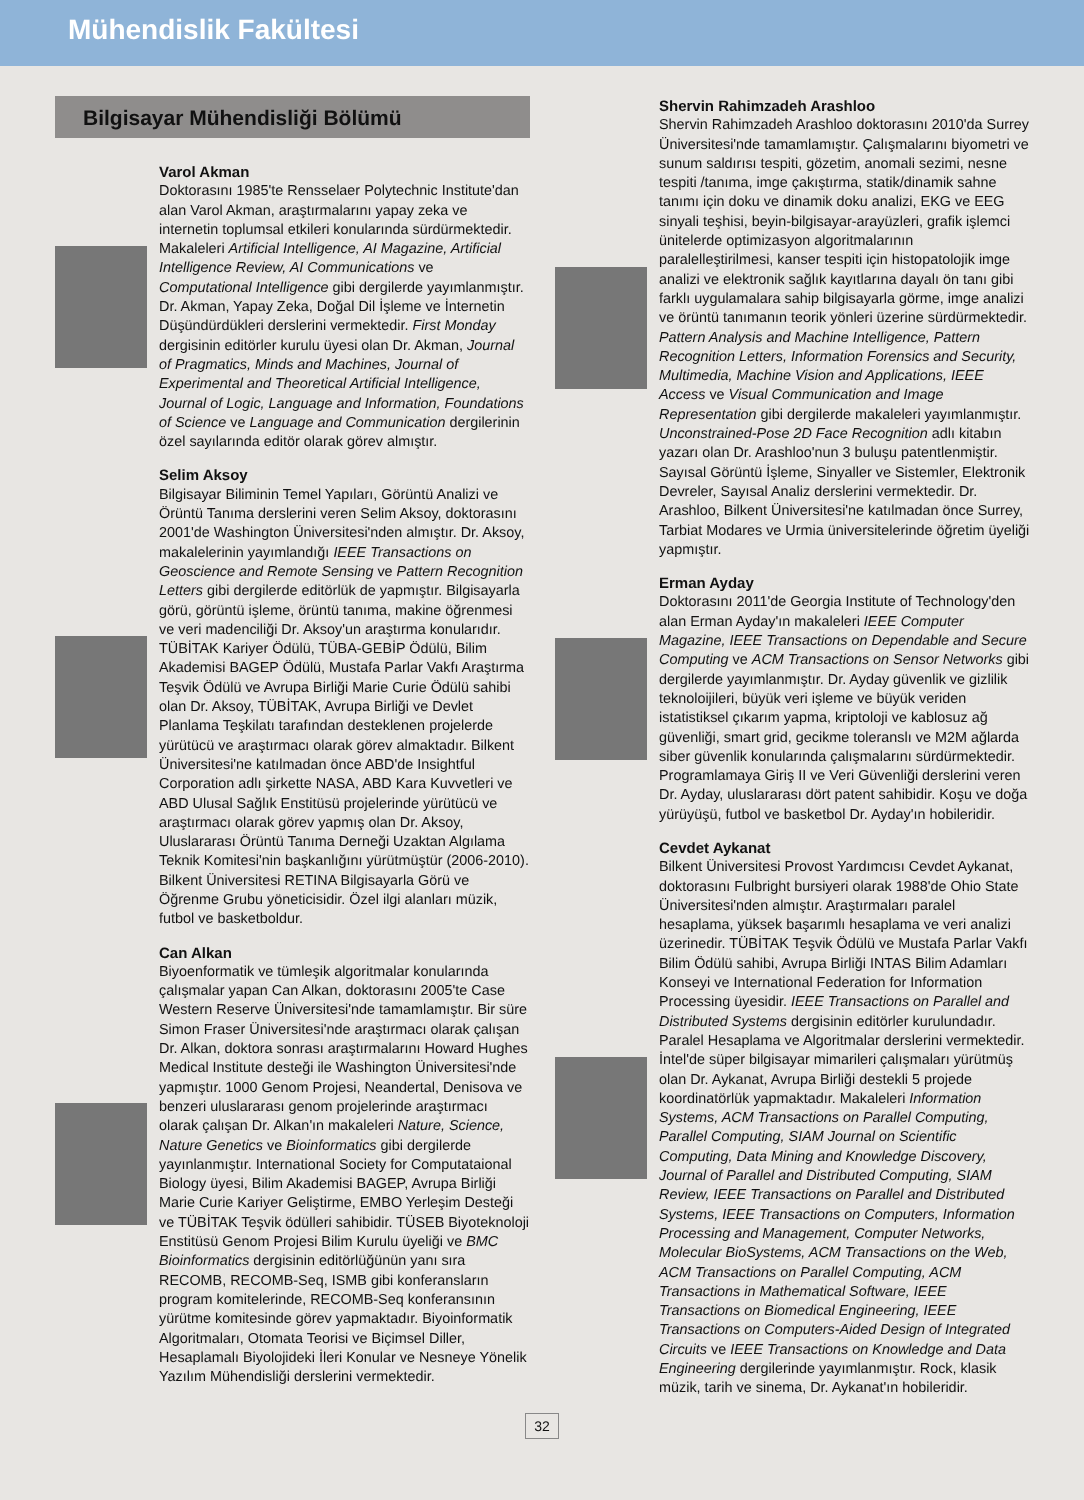Mühendislik Fakültesi
Bilgisayar Mühendisliği Bölümü
Varol Akman
Doktorasını 1985'te Rensselaer Polytechnic Institute'dan alan Varol Akman, araştırmalarını yapay zeka ve internetin toplumsal etkileri konularında sürdürmektedir. Makaleleri Artificial Intelligence, AI Magazine, Artificial Intelligence Review, AI Communications ve Computational Intelligence gibi dergilerde yayımlanmıştır. Dr. Akman, Yapay Zeka, Doğal Dil İşleme ve İnternetin Düşündürdükleri derslerini vermektedir. First Monday dergisinin editörler kurulu üyesi olan Dr. Akman, Journal of Pragmatics, Minds and Machines, Journal of Experimental and Theoretical Artificial Intelligence, Journal of Logic, Language and Information, Foundations of Science ve Language and Communication dergilerinin özel sayılarında editör olarak görev almıştır.
Selim Aksoy
Bilgisayar Biliminin Temel Yapıları, Görüntü Analizi ve Örüntü Tanıma derslerini veren Selim Aksoy, doktorasını 2001'de Washington Üniversitesi'nden almıştır. Dr. Aksoy, makalelerinin yayımlandığı IEEE Transactions on Geoscience and Remote Sensing ve Pattern Recognition Letters gibi dergilerde editörlük de yapmıştır. Bilgisayarla görü, görüntü işleme, örüntü tanıma, makine öğrenmesi ve veri madenciliği Dr. Aksoy'un araştırma konularıdır. TÜBİTAK Kariyer Ödülü, TÜBA-GEBİP Ödülü, Bilim Akademisi BAGEP Ödülü, Mustafa Parlar Vakfı Araştırma Teşvik Ödülü ve Avrupa Birliği Marie Curie Ödülü sahibi olan Dr. Aksoy, TÜBİTAK, Avrupa Birliği ve Devlet Planlama Teşkilatı tarafından desteklenen projelerde yürütücü ve araştırmacı olarak görev almaktadır. Bilkent Üniversitesi'ne katılmadan önce ABD'de Insightful Corporation adlı şirkette NASA, ABD Kara Kuvvetleri ve ABD Ulusal Sağlık Enstitüsü projelerinde yürütücü ve araştırmacı olarak görev yapmış olan Dr. Aksoy, Uluslararası Örüntü Tanıma Derneği Uzaktan Algılama Teknik Komitesi'nin başkanlığını yürütmüştür (2006-2010). Bilkent Üniversitesi RETINA Bilgisayarla Görü ve Öğrenme Grubu yöneticisidir. Özel ilgi alanları müzik, futbol ve basketboldur.
Can Alkan
Biyoenformatik ve tümleşik algoritmalar konularında çalışmalar yapan Can Alkan, doktorasını 2005'te Case Western Reserve Üniversitesi'nde tamamlamıştır. Bir süre Simon Fraser Üniversitesi'nde araştırmacı olarak çalışan Dr. Alkan, doktora sonrası araştırmalarını Howard Hughes Medical Institute desteği ile Washington Üniversitesi'nde yapmıştır. 1000 Genom Projesi, Neandertal, Denisova ve benzeri uluslararası genom projelerinde araştırmacı olarak çalışan Dr. Alkan'ın makaleleri Nature, Science, Nature Genetics ve Bioinformatics gibi dergilerde yayınlanmıştır. International Society for Computataional Biology üyesi, Bilim Akademisi BAGEP, Avrupa Birliği Marie Curie Kariyer Geliştirme, EMBO Yerleşim Desteği ve TÜBİTAK Teşvik ödülleri sahibidir. TÜSEB Biyoteknoloji Enstitüsü Genom Projesi Bilim Kurulu üyeliği ve BMC Bioinformatics dergisinin editörlüğünün yanı sıra RECOMB, RECOMB-Seq, ISMB gibi konferansların program komitelerinde, RECOMB-Seq konferansının yürütme komitesinde görev yapmaktadır. Biyoinformatik Algoritmaları, Otomata Teorisi ve Biçimsel Diller, Hesaplamalı Biyolojideki İleri Konular ve Nesneye Yönelik Yazılım Mühendisliği derslerini vermektedir.
Shervin Rahimzadeh Arashloo
Shervin Rahimzadeh Arashloo doktorasını 2010'da Surrey Üniversitesi'nde tamamlamıştır. Çalışmalarını biyometri ve sunum saldırısı tespiti, gözetim, anomali sezimi, nesne tespiti /tanıma, imge çakıştırma, statik/dinamik sahne tanımı için doku ve dinamik doku analizi, EKG ve EEG sinyali teşhisi, beyin-bilgisayar-arayüzleri, grafik işlemci ünitelerde optimizasyon algoritmalarının paralelleştirilmesi, kanser tespiti için histopatolojik imge analizi ve elektronik sağlık kayıtlarına dayalı ön tanı gibi farklı uygulamalara sahip bilgisayarla görme, imge analizi ve örüntü tanımanın teorik yönleri üzerine sürdürmektedir. Pattern Analysis and Machine Intelligence, Pattern Recognition Letters, Information Forensics and Security, Multimedia, Machine Vision and Applications, IEEE Access ve Visual Communication and Image Representation gibi dergilerde makaleleri yayımlanmıştır. Unconstrained-Pose 2D Face Recognition adlı kitabın yazarı olan Dr. Arashloo'nun 3 buluşu patentlenmiştir. Sayısal Görüntü İşleme, Sinyaller ve Sistemler, Elektronik Devreler, Sayısal Analiz derslerini vermektedir. Dr. Arashloo, Bilkent Üniversitesi'ne katılmadan önce Surrey, Tarbiat Modares ve Urmia üniversitelerinde öğretim üyeliği yapmıştır.
Erman Ayday
Doktorasını 2011'de Georgia Institute of Technology'den alan Erman Ayday'ın makaleleri IEEE Computer Magazine, IEEE Transactions on Dependable and Secure Computing ve ACM Transactions on Sensor Networks gibi dergilerde yayımlanmıştır. Dr. Ayday güvenlik ve gizlilik teknoloijileri, büyük veri işleme ve büyük veriden istatistiksel çıkarım yapma, kriptoloji ve kablosuz ağ güvenliği, smart grid, gecikme toleranslı ve M2M ağlarda siber güvenlik konularında çalışmalarını sürdürmektedir. Programlamaya Giriş II ve Veri Güvenliği derslerini veren Dr. Ayday, uluslararası dört patent sahibidir. Koşu ve doğa yürüyüşü, futbol ve basketbol Dr. Ayday'ın hobileridir.
Cevdet Aykanat
Bilkent Üniversitesi Provost Yardımcısı Cevdet Aykanat, doktorasını Fulbright bursiyeri olarak 1988'de Ohio State Üniversitesi'nden almıştır. Araştırmaları paralel hesaplama, yüksek başarımlı hesaplama ve veri analizi üzerinedir. TÜBİTAK Teşvik Ödülü ve Mustafa Parlar Vakfı Bilim Ödülü sahibi, Avrupa Birliği INTAS Bilim Adamları Konseyi ve International Federation for Information Processing üyesidir. IEEE Transactions on Parallel and Distributed Systems dergisinin editörler kurulundadır. Paralel Hesaplama ve Algoritmalar derslerini vermektedir. İntel'de süper bilgisayar mimarileri çalışmaları yürütmüş olan Dr. Aykanat, Avrupa Birliği destekli 5 projede koordinatörlük yapmaktadır. Makaleleri Information Systems, ACM Transactions on Parallel Computing, Parallel Computing, SIAM Journal on Scientific Computing, Data Mining and Knowledge Discovery, Journal of Parallel and Distributed Computing, SIAM Review, IEEE Transactions on Parallel and Distributed Systems, IEEE Transactions on Computers, Information Processing and Management, Computer Networks, Molecular BioSystems, ACM Transactions on the Web, ACM Transactions on Parallel Computing, ACM Transactions in Mathematical Software, IEEE Transactions on Biomedical Engineering, IEEE Transactions on Computers-Aided Design of Integrated Circuits ve IEEE Transactions on Knowledge and Data Engineering dergilerinde yayımlanmıştır. Rock, klasik müzik, tarih ve sinema, Dr. Aykanat'ın hobileridir.
32